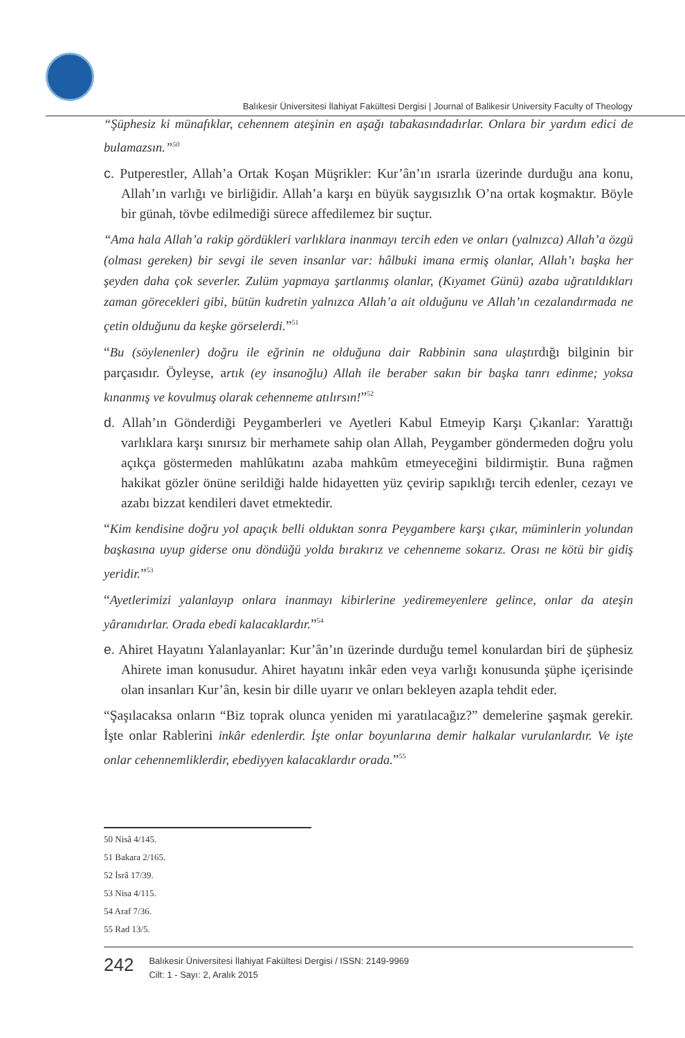Balıkesir Üniversitesi İlahiyat Fakültesi Dergisi | Journal of Balikesir University Faculty of Theology
“Şüphesiz ki münafıklar, cehennem ateşinin en aşağı tabakasındadırlar. Onlara bir yardım edici de bulamazsın.”<sup>50</sup>
c. Putperestler, Allah’a Ortak Koşan Müşrikler: Kur’ân’ın ısrarla üzerinde durduğu ana konu, Allah’ın varlığı ve birliğidir. Allah’a karşı en büyük saygısızlık O’na ortak koşmaktır. Böyle bir günah, tövbe edilmediği sürece affedilemez bir suçtur.
“Ama hala Allah’a rakip gördükleri varlıklara inanmayı tercih eden ve onları (yalnızca) Allah’a özgü (olması gereken) bir sevgi ile seven insanlar var: hâlbuki imana ermiş olanlar, Allah’ı başka her şeyden daha çok severler. Zulüm yapmaya şartlanmış olanlar, (Kıyamet Günü) azaba uğratıldıkları zaman görecekleri gibi, bütün kudretin yalnızca Allah’a ait olduğunu ve Allah’ın cezalandırmada ne çetin olduğunu da keşke görselerdi.”<sup>51</sup>
“Bu (söylenenler) doğru ile eğrinin ne olduğuna dair Rabbinin sana ulaştırdığı bilginin bir parçasıdır. Öyleyse, artık (ey insanoğlu) Allah ile beraber sakın bir başka tanrı edinme; yoksa kınanmış ve kovulmuş olarak cehenneme atılırsın!”<sup>52</sup>
d. Allah’ın Gönderdiği Peygamberleri ve Ayetleri Kabul Etmeyip Karşı Çıkanlar: Yarattığı varlıklara karşı sınırsız bir merhamete sahip olan Allah, Peygamber göndermeden doğru yolu açıkça göstermeden mahlûkatını azaba mahkûm etmeyeceğini bildirmiştir. Buna rağmen hakikat gözler önüne serildiği halde hidayetten yüz çevirip sapıklığı tercih edenler, cezayı ve azabı bizzat kendileri davet etmektedir.
“Kim kendisine doğru yol apaçık belli olduktan sonra Peygambere karşı çıkar, müminlerin yolundan başkasına uyup giderse onu döndüğü yolda bırakırız ve cehenneme sokarız. Orası ne kötü bir gidiş yeridir.”<sup>53</sup>
“Ayetlerimizi yalanlayıp onlara inanmayı kibirlerine yediremeyenlere gelince, onlar da ateşin yâranıdırlar. Orada ebedi kalacaklardır.”<sup>54</sup>
e. Ahiret Hayatını Yalanlayanlar: Kur’ân’ın üzerinde durduğu temel konulardan biri de şüphesiz Ahirete iman konusudur. Ahiret hayatını inkâr eden veya varlığı konusunda şüphe içerisinde olan insanları Kur’ân, kesin bir dille uyarır ve onları bekleyen azapla tehdit eder.
“Şaşılacaksa onların “Biz toprak olunca yeniden mi yaratılacağız?” demelerine şaşmak gerekir. İşte onlar Rablerini inkâr edenlerdir. İşte onlar boyunlarına demir halkalar vurulanlardır. Ve işte onlar cehennemliklerdir, ebediyyen kalacaklardır orada.”<sup>55</sup>
50 Nisâ 4/145.
51 Bakara 2/165.
52 İsrâ 17/39.
53 Nisa 4/115.
54 Araf 7/36.
55 Rad 13/5.
242
Balıkesir Üniversitesi İlahiyat Fakültesi Dergisi / ISSN: 2149-9969
Cilt: 1 - Sayı: 2, Aralık 2015